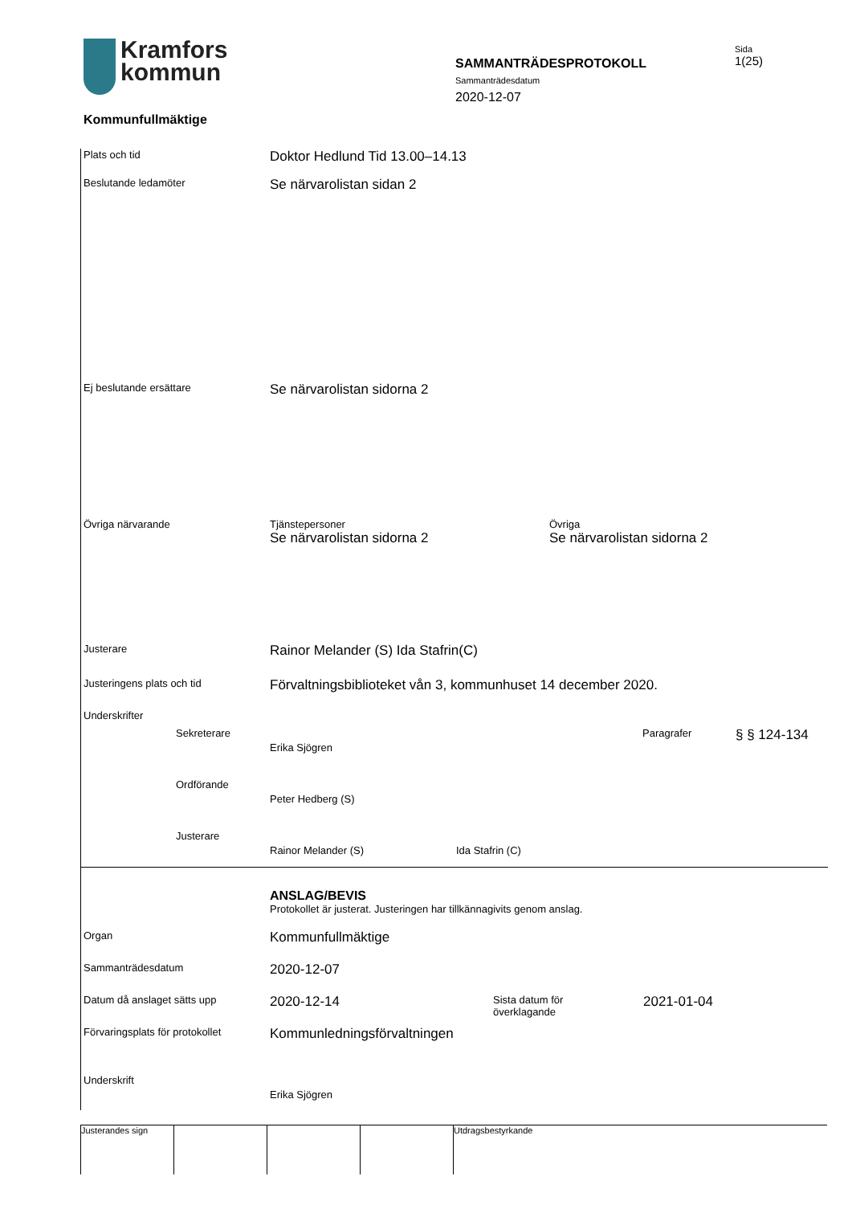Kramfors
kommun
Kommunfullmäktige
SAMMANTRÄDESPROTOKOLL
Sammanträdesdatum
2020-12-07
Sida
1(25)
Plats och tid
Doktor Hedlund Tid 13.00–14.13
Beslutande ledamöter
Se närvarolistan sidan 2
Ej beslutande ersättare
Se närvarolistan sidorna 2
Övriga närvarande Tjänstepersoner
Se närvarolistan sidorna 2
Övriga
Se närvarolistan sidorna 2
Justerare
Rainor Melander (S) Ida Stafrin(C)
Justeringens plats och tid
Förvaltningsbiblioteket vån 3, kommunhuset 14 december 2020.
Underskrifter
Sekreterare
Erika Sjögren
Paragrafer
§ § 124-134
Ordförande
Peter Hedberg (S)
Justerare
Rainor Melander (S) Ida Stafrin (C)
ANSLAG/BEVIS
Protokollet är justerat. Justeringen har tillkännagivits genom anslag.
Organ
Kommunfullmäktige
Sammanträdesdatum
2020-12-07
Datum då anslaget sätts upp
2020-12-14
Sista datum för
överklagande
2021-01-04
Förvaringsplats för protokollet
Kommunledningsförvaltningen
Underskrift
Erika Sjögren
Justerandes sign Utdragsbestyrkande